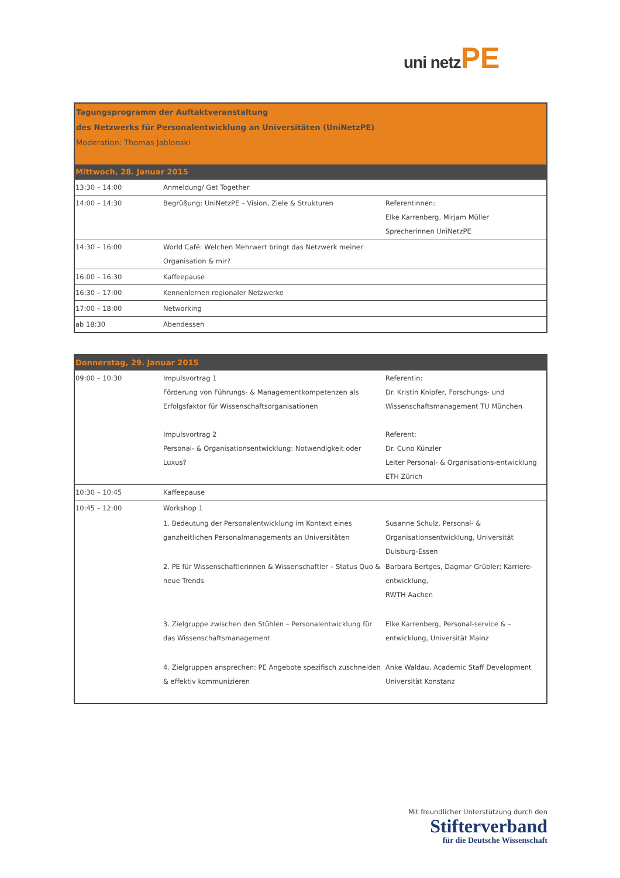uni netz PE
| Tagungsprogramm der Auftaktveranstaltung des Netzwerks für Personalentwicklung an Universitäten (UniNetzPE) Moderation: Thomas Jablonski | | |
| Mittwoch, 28. Januar 2015 | | |
| 13:30 – 14:00 | Anmeldung/ Get Together | |
| 14:00 – 14:30 | Begrüßung: UniNetzPE – Vision, Ziele & Strukturen | Referentinnen: Elke Karrenberg, Mirjam Müller Sprecherinnen UniNetzPE |
| 14:30 – 16:00 | World Café: Welchen Mehrwert bringt das Netzwerk meiner Organisation & mir? | |
| 16:00 – 16:30 | Kaffeepause | |
| 16:30 – 17:00 | Kennenlernen regionaler Netzwerke | |
| 17:00 – 18:00 | Networking | |
| ab 18:30 | Abendessen | |
| Donnerstag, 29. Januar 2015 | | |
| 09:00 – 10:30 | Impulsvortrag 1 Förderung von Führungs- & Managementkompetenzen als Erfolgsfaktor für Wissenschaftsorganisationen Impulsvortrag 2 Personal- & Organisationsentwicklung: Notwendigkeit oder Luxus? | Referentin: Dr. Kristin Knipfer, Forschungs- und Wissenschaftsmanagement TU München Referent: Dr. Cuno Künzler Leiter Personal- & Organisations-entwicklung ETH Zürich |
| 10:30 – 10:45 | Kaffeepause | |
| 10:45 – 12:00 | Workshop 1 | |
| | 1. Bedeutung der Personalentwicklung im Kontext eines ganzheitlichen Personalmanagements an Universitäten | Susanne Schulz, Personal- & Organisationsentwicklung, Universität Duisburg-Essen |
| | 2. PE für Wissenschaftlerinnen & Wissenschaftler – Status Quo & neue Trends | Barbara Bertges, Dagmar Grübler; Karriere-entwicklung, RWTH Aachen |
| | 3. Zielgruppe zwischen den Stühlen – Personalentwicklung für das Wissenschaftsmanagement | Elke Karrenberg, Personal-service & –entwicklung, Universität Mainz |
| | 4. Zielgruppen ansprechen: PE Angebote spezifisch zuschneiden & effektiv kommunizieren | Anke Waldau, Academic Staff Development Universität Konstanz |
Mit freundlicher Unterstützung durch den
Stifterverband
für die Deutsche Wissenschaft